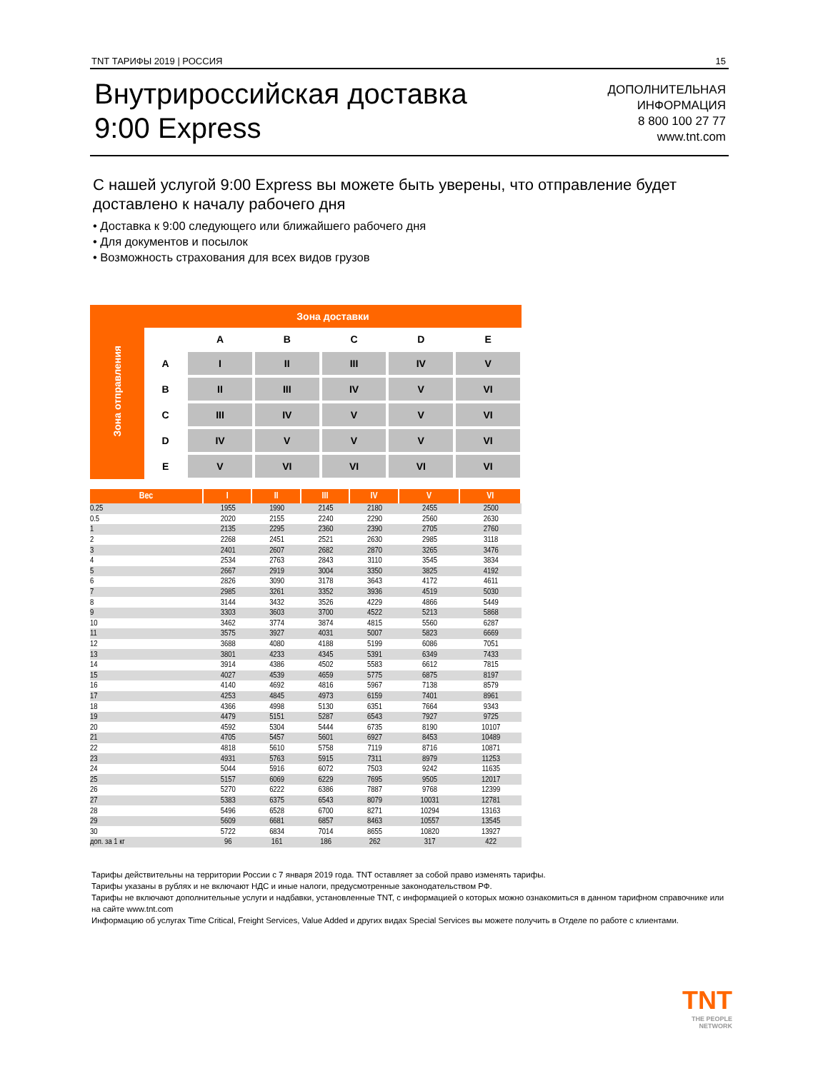TNT ТАРИФЫ 2019 | РОССИЯ 15
Внутрироссийская доставка
9:00 Express
ДОПОЛНИТЕЛЬНАЯ
ИНФОРМАЦИЯ
8 800 100 27 77
www.tnt.com
С нашей услугой 9:00 Express вы можете быть уверены, что отправление будет доставлено к началу рабочего дня
• Доставка к 9:00 следующего или ближайшего рабочего дня
• Для документов и посылок
• Возможность страхования для всех видов грузов
| Зона отправления | Зона доставки | | | | | |
| | | A | B | C | D | E |
| | A | I | II | III | IV | V |
| | B | II | III | IV | V | VI |
| | C | III | IV | V | V | VI |
| | D | IV | V | V | V | VI |
| | E | V | VI | VI | VI | VI |
| Вес | I | II | III | IV | V | VI |
| --- | --- | --- | --- | --- | --- | --- |
| 0.25 | 1955 | 1990 | 2145 | 2180 | 2455 | 2500 |
| 0.5 | 2020 | 2155 | 2240 | 2290 | 2560 | 2630 |
| 1 | 2135 | 2295 | 2360 | 2390 | 2705 | 2760 |
| 2 | 2268 | 2451 | 2521 | 2630 | 2985 | 3118 |
| 3 | 2401 | 2607 | 2682 | 2870 | 3265 | 3476 |
| 4 | 2534 | 2763 | 2843 | 3110 | 3545 | 3834 |
| 5 | 2667 | 2919 | 3004 | 3350 | 3825 | 4192 |
| 6 | 2826 | 3090 | 3178 | 3643 | 4172 | 4611 |
| 7 | 2985 | 3261 | 3352 | 3936 | 4519 | 5030 |
| 8 | 3144 | 3432 | 3526 | 4229 | 4866 | 5449 |
| 9 | 3303 | 3603 | 3700 | 4522 | 5213 | 5868 |
| 10 | 3462 | 3774 | 3874 | 4815 | 5560 | 6287 |
| 11 | 3575 | 3927 | 4031 | 5007 | 5823 | 6669 |
| 12 | 3688 | 4080 | 4188 | 5199 | 6086 | 7051 |
| 13 | 3801 | 4233 | 4345 | 5391 | 6349 | 7433 |
| 14 | 3914 | 4386 | 4502 | 5583 | 6612 | 7815 |
| 15 | 4027 | 4539 | 4659 | 5775 | 6875 | 8197 |
| 16 | 4140 | 4692 | 4816 | 5967 | 7138 | 8579 |
| 17 | 4253 | 4845 | 4973 | 6159 | 7401 | 8961 |
| 18 | 4366 | 4998 | 5130 | 6351 | 7664 | 9343 |
| 19 | 4479 | 5151 | 5287 | 6543 | 7927 | 9725 |
| 20 | 4592 | 5304 | 5444 | 6735 | 8190 | 10107 |
| 21 | 4705 | 5457 | 5601 | 6927 | 8453 | 10489 |
| 22 | 4818 | 5610 | 5758 | 7119 | 8716 | 10871 |
| 23 | 4931 | 5763 | 5915 | 7311 | 8979 | 11253 |
| 24 | 5044 | 5916 | 6072 | 7503 | 9242 | 11635 |
| 25 | 5157 | 6069 | 6229 | 7695 | 9505 | 12017 |
| 26 | 5270 | 6222 | 6386 | 7887 | 9768 | 12399 |
| 27 | 5383 | 6375 | 6543 | 8079 | 10031 | 12781 |
| 28 | 5496 | 6528 | 6700 | 8271 | 10294 | 13163 |
| 29 | 5609 | 6681 | 6857 | 8463 | 10557 | 13545 |
| 30 | 5722 | 6834 | 7014 | 8655 | 10820 | 13927 |
| доп. за 1 кг | 96 | 161 | 186 | 262 | 317 | 422 |
Тарифы действительны на территории России с 7 января 2019 года. TNT оставляет за собой право изменять тарифы.
Тарифы указаны в рублях и не включают НДС и иные налоги, предусмотренные законодательством РФ.
Тарифы не включают дополнительные услуги и надбавки, установленные TNT, с информацией о которых можно ознакомиться в данном тарифном справочнике или на сайте www.tnt.com
Информацию об услугах Time Critical, Freight Services, Value Added и других видах Special Services вы можете получить в Отделе по работе с клиентами.
TNT
THE PEOPLE
NETWORK